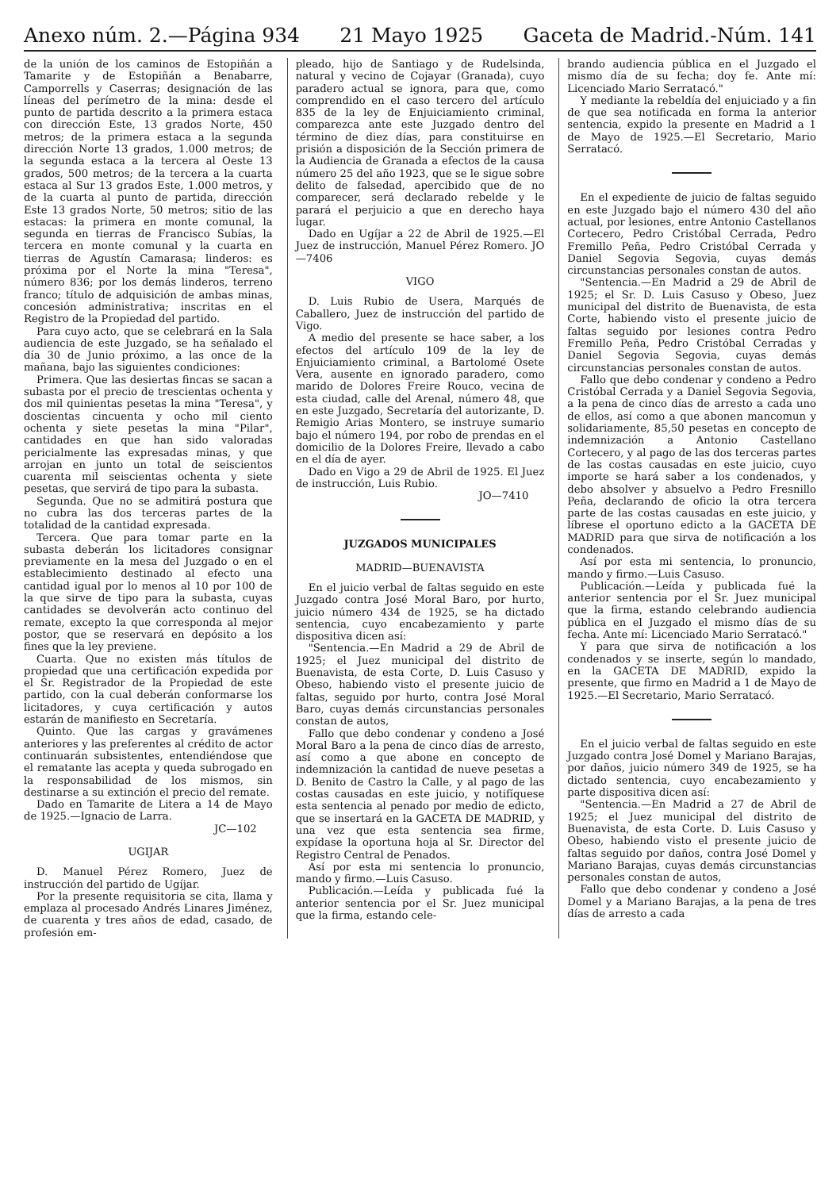Anexo núm. 2.—Página 934 21 Mayo 1925 Gaceta de Madrid.-Núm. 141
de la unión de los caminos de Estopiñán a Tamarite y de Estopiñán a Benabarre, Camporrells y Caserras; designación de las líneas del perímetro de la mina: desde el punto de partida descrito a la primera estaca con dirección Este, 13 grados Norte, 450 metros; de la primera estaca a la segunda dirección Norte 13 grados, 1.000 metros; de la segunda estaca a la tercera al Oeste 13 grados, 500 metros; de la tercera a la cuarta estaca al Sur 13 grados Este, 1.000 metros, y de la cuarta al punto de partida, dirección Este 13 grados Norte, 50 metros; sitio de las estacas: la primera en monte comunal, la segunda en tierras de Francisco Subías, la tercera en monte comunal y la cuarta en tierras de Agustín Camarasa; linderos: es próxima por el Norte la mina "Teresa", número 836; por los demás linderos, terreno franco; título de adquisición de ambas minas, concesión administrativa; inscritas en el Registro de la Propiedad del partido.
Para cuyo acto, que se celebrará en la Sala audiencia de este Juzgado, se ha señalado el día 30 de Junio próximo, a las once de la mañana, bajo las siguientes condiciones:
Primera. Que las desiertas fincas se sacan a subasta por el precio de trescientas ochenta y dos mil quinientas pesetas la mina "Teresa", y doscientas cincuenta y ocho mil ciento ochenta y siete pesetas la mina "Pilar", cantidades en que han sido valoradas pericialmente las expresadas minas, y que arrojan en junto un total de seiscientos cuarenta mil seiscientas ochenta y siete pesetas, que servirá de tipo para la subasta.
Segunda. Que no se admitirá postura que no cubra las dos terceras partes de la totalidad de la cantidad expresada.
Tercera. Que para tomar parte en la subasta deberán los licitadores consignar previamente en la mesa del Juzgado o en el establecimiento destinado al efecto una cantidad igual por lo menos al 10 por 100 de la que sirve de tipo para la subasta, cuyas cantidades se devolverán acto continuo del remate, excepto la que corresponda al mejor postor, que se reservará en depósito a los fines que la ley previene.
Cuarta. Que no existen más títulos de propiedad que una certificación expedida por el Sr. Registrador de la Propiedad de este partido, con la cual deberán conformarse los licitadores, y cuya certificación y autos estarán de manifiesto en Secretaría.
Quinto. Que las cargas y gravámenes anteriores y las preferentes al crédito de actor continuarán subsistentes, entendiéndose que el rematante las acepta y queda subrogado en la responsabilidad de los mismos, sin destinarse a su extinción el precio del remate.
Dado en Tamarite de Litera a 14 de Mayo de 1925.—Ignacio de Larra.
JC—102
UGIJAR
D. Manuel Pérez Romero, Juez de instrucción del partido de Ugíjar.
Por la presente requisitoria se cita, llama y emplaza al procesado Andrés Linares Jiménez, de cuarenta y tres años de edad, casado, de profesión em-
pleado, hijo de Santiago y de Rudelsinda, natural y vecino de Cojayar (Granada), cuyo paradero actual se ignora, para que, como comprendido en el caso tercero del artículo 835 de la ley de Enjuiciamiento criminal, comparezca ante este Juzgado dentro del término de diez días, para constituirse en prisión a disposición de la Sección primera de la Audiencia de Granada a efectos de la causa número 25 del año 1923, que se le sigue sobre delito de falsedad, apercibido que de no comparecer, será declarado rebelde y le parará el perjuicio a que en derecho haya lugar.
Dado en Ugíjar a 22 de Abril de 1925.—El Juez de instrucción, Manuel Pérez Romero. JO—7406
VIGO
D. Luis Rubio de Usera, Marqués de Caballero, Juez de instrucción del partido de Vigo.
A medio del presente se hace saber, a los efectos del artículo 109 de la ley de Enjuiciamiento criminal, a Bartolomé Osete Vera, ausente en ignorado paradero, como marido de Dolores Freire Rouco, vecina de esta ciudad, calle del Arenal, número 48, que en este Juzgado, Secretaría del autorizante, D. Remigio Arias Montero, se instruye sumario bajo el número 194, por robo de prendas en el domicilio de la Dolores Freire, llevado a cabo en el día de ayer.
Dado en Vigo a 29 de Abril de 1925. El Juez de instrucción, Luis Rubio.
JO—7410
JUZGADOS MUNICIPALES
MADRID—BUENAVISTA
En el juicio verbal de faltas seguido en este Juzgado contra José Moral Baro, por hurto, juicio número 434 de 1925, se ha dictado sentencia, cuyo encabezamiento y parte dispositiva dicen así:
"Sentencia.—En Madrid a 29 de Abril de 1925; el Juez municipal del distrito de Buenavista, de esta Corte, D. Luis Casuso y Obeso, habiendo visto el presente juicio de faltas, seguido por hurto, contra José Moral Baro, cuyas demás circunstancias personales constan de autos,
Fallo que debo condenar y condeno a José Moral Baro a la pena de cinco días de arresto, así como a que abone en concepto de indemnización la cantidad de nueve pesetas a D. Benito de Castro la Calle, y al pago de las costas causadas en este juicio, y notifíquese esta sentencia al penado por medio de edicto, que se insertará en la GACETA DE MADRID, y una vez que esta sentencia sea firme, expídase la oportuna hoja al Sr. Director del Registro Central de Penados.
Así por esta mi sentencia lo pronuncio, mando y firmo.—Luis Casuso.
Publicación.—Leída y publicada fué la anterior sentencia por el Sr. Juez municipal que la firma, estando cele-
brando audiencia pública en el Juzgado el mismo día de su fecha; doy fe. Ante mí: Licenciado Mario Serratacó."
Y mediante la rebeldía del enjuiciado y a fin de que sea notificada en forma la anterior sentencia, expido la presente en Madrid a 1 de Mayo de 1925.—El Secretario, Mario Serratacó.
En el expediente de juicio de faltas seguido en este Juzgado bajo el número 430 del año actual, por lesiones, entre Antonio Castellanos Cortecero, Pedro Cristóbal Cerrada, Pedro Fremillo Peña, Pedro Cristóbal Cerrada y Daniel Segovia Segovia, cuyas demás circunstancias personales constan de autos.
"Sentencia.—En Madrid a 29 de Abril de 1925; el Sr. D. Luis Casuso y Obeso, Juez municipal del distrito de Buenavista, de esta Corte, habiendo visto el presente juicio de faltas seguido por lesiones contra Pedro Fremillo Peña, Pedro Cristóbal Cerradas y Daniel Segovia Segovia, cuyas demás circunstancias personales constan de autos.
Fallo que debo condenar y condeno a Pedro Cristóbal Cerrada y a Daniel Segovia Segovia, a la pena de cinco días de arresto a cada uno de ellos, así como a que abonen mancomun y solidariamente, 85,50 pesetas en concepto de indemnización a Antonio Castellano Cortecero, y al pago de las dos terceras partes de las costas causadas en este juicio, cuyo importe se hará saber a los condenados, y debo absolver y absuelvo a Pedro Fresnillo Peña, declarando de oficio la otra tercera parte de las costas causadas en este juicio, y líbrese el oportuno edicto a la GACETA DE MADRID para que sirva de notificación a los condenados.
Así por esta mi sentencia, lo pronuncio, mando y firmo.—Luis Casuso.
Publicación.—Leída y publicada fué la anterior sentencia por el Sr. Juez municipal que la firma, estando celebrando audiencia pública en el Juzgado el mismo días de su fecha. Ante mí: Licenciado Mario Serratacó."
Y para que sirva de notificación a los condenados y se inserte, según lo mandado, en la GACETA DE MADRID, expido la presente, que firmo en Madrid a 1 de Mayo de 1925.—El Secretario, Mario Serratacó.
En el juicio verbal de faltas seguido en este Juzgado contra José Domel y Mariano Barajas, por daños, juicio número 349 de 1925, se ha dictado sentencia, cuyo encabezamiento y parte dispositiva dicen así:
"Sentencia.—En Madrid a 27 de Abril de 1925; el Juez municipal del distrito de Buenavista, de esta Corte. D. Luis Casuso y Obeso, habiendo visto el presente juicio de faltas seguido por daños, contra José Domel y Mariano Barajas, cuyas demás circunstancias personales constan de autos,
Fallo que debo condenar y condeno a José Domel y a Mariano Barajas, a la pena de tres días de arresto a cada